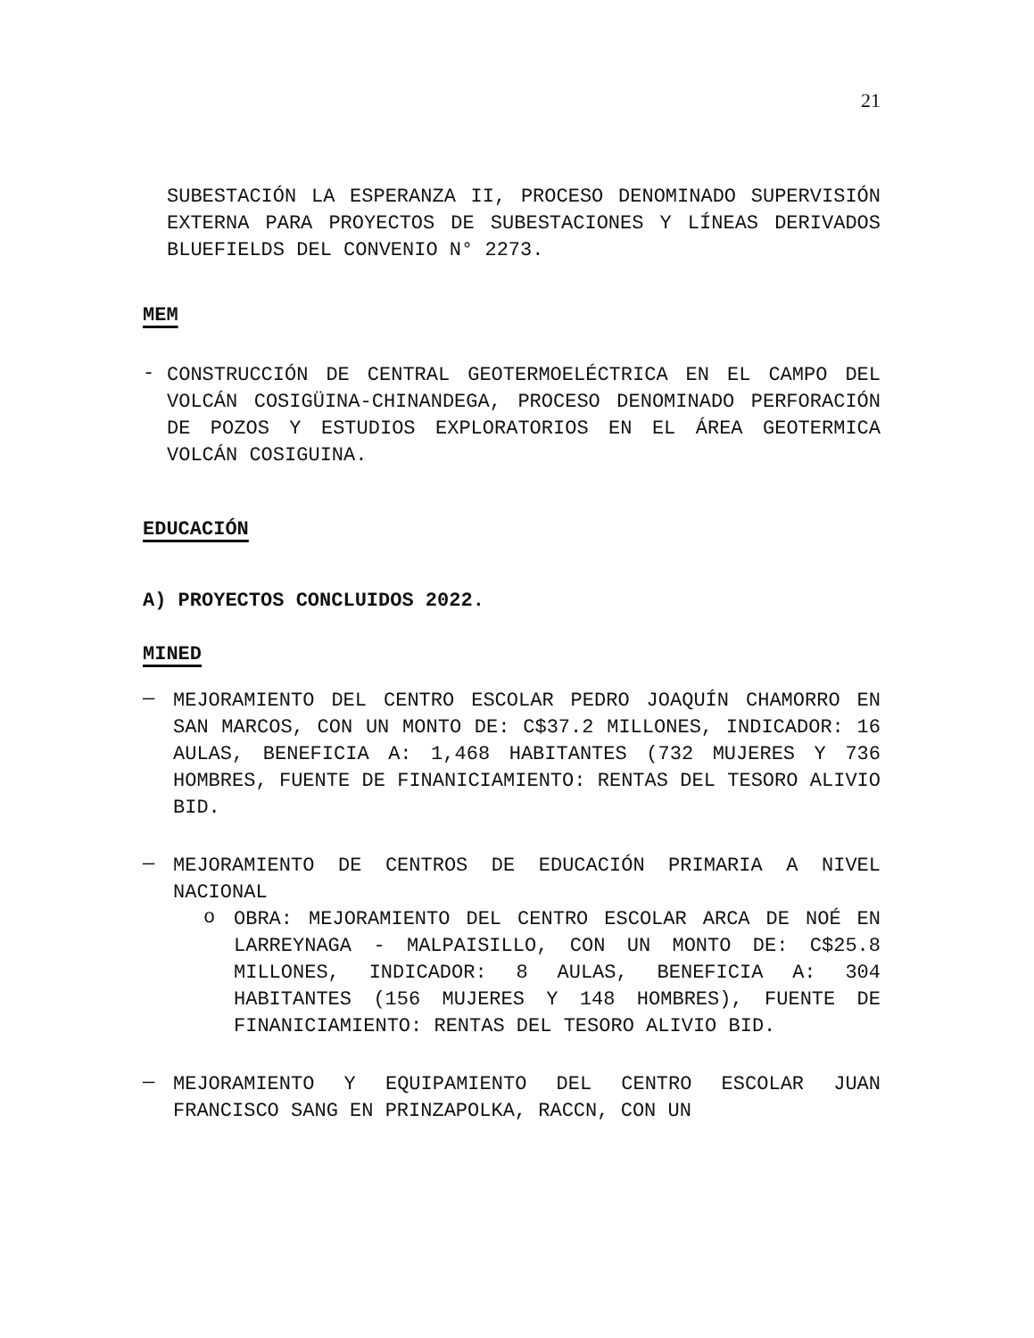21
SUBESTACIÓN LA ESPERANZA II, PROCESO DENOMINADO SUPERVISIÓN EXTERNA PARA PROYECTOS DE SUBESTACIONES Y LÍNEAS DERIVADOS BLUEFIELDS DEL CONVENIO N° 2273.
MEM
-
CONSTRUCCIÓN DE CENTRAL GEOTERMOELÉCTRICA EN EL CAMPO DEL VOLCÁN COSIGÜINA-CHINANDEGA, PROCESO DENOMINADO PERFORACIÓN DE POZOS Y ESTUDIOS EXPLORATORIOS EN EL ÁREA GEOTERMICA VOLCÁN COSIGUINA.
EDUCACIÓN
A) PROYECTOS CONCLUIDOS 2022.
MINED
—
MEJORAMIENTO DEL CENTRO ESCOLAR PEDRO JOAQUÍN CHAMORRO EN SAN MARCOS, CON UN MONTO DE: C$37.2 MILLONES, INDICADOR: 16 AULAS, BENEFICIA A: 1,468 HABITANTES (732 MUJERES Y 736 HOMBRES, FUENTE DE FINANICIAMIENTO: RENTAS DEL TESORO ALIVIO BID.
—
MEJORAMIENTO DE CENTROS DE EDUCACIÓN PRIMARIA A NIVEL NACIONAL
o
OBRA: MEJORAMIENTO DEL CENTRO ESCOLAR ARCA DE NOÉ EN LARREYNAGA - MALPAISILLO, CON UN MONTO DE: C$25.8 MILLONES, INDICADOR: 8 AULAS, BENEFICIA A: 304 HABITANTES (156 MUJERES Y 148 HOMBRES), FUENTE DE FINANICIAMIENTO: RENTAS DEL TESORO ALIVIO BID.
—
MEJORAMIENTO Y EQUIPAMIENTO DEL CENTRO ESCOLAR JUAN FRANCISCO SANG EN PRINZAPOLKA, RACCN, CON UN